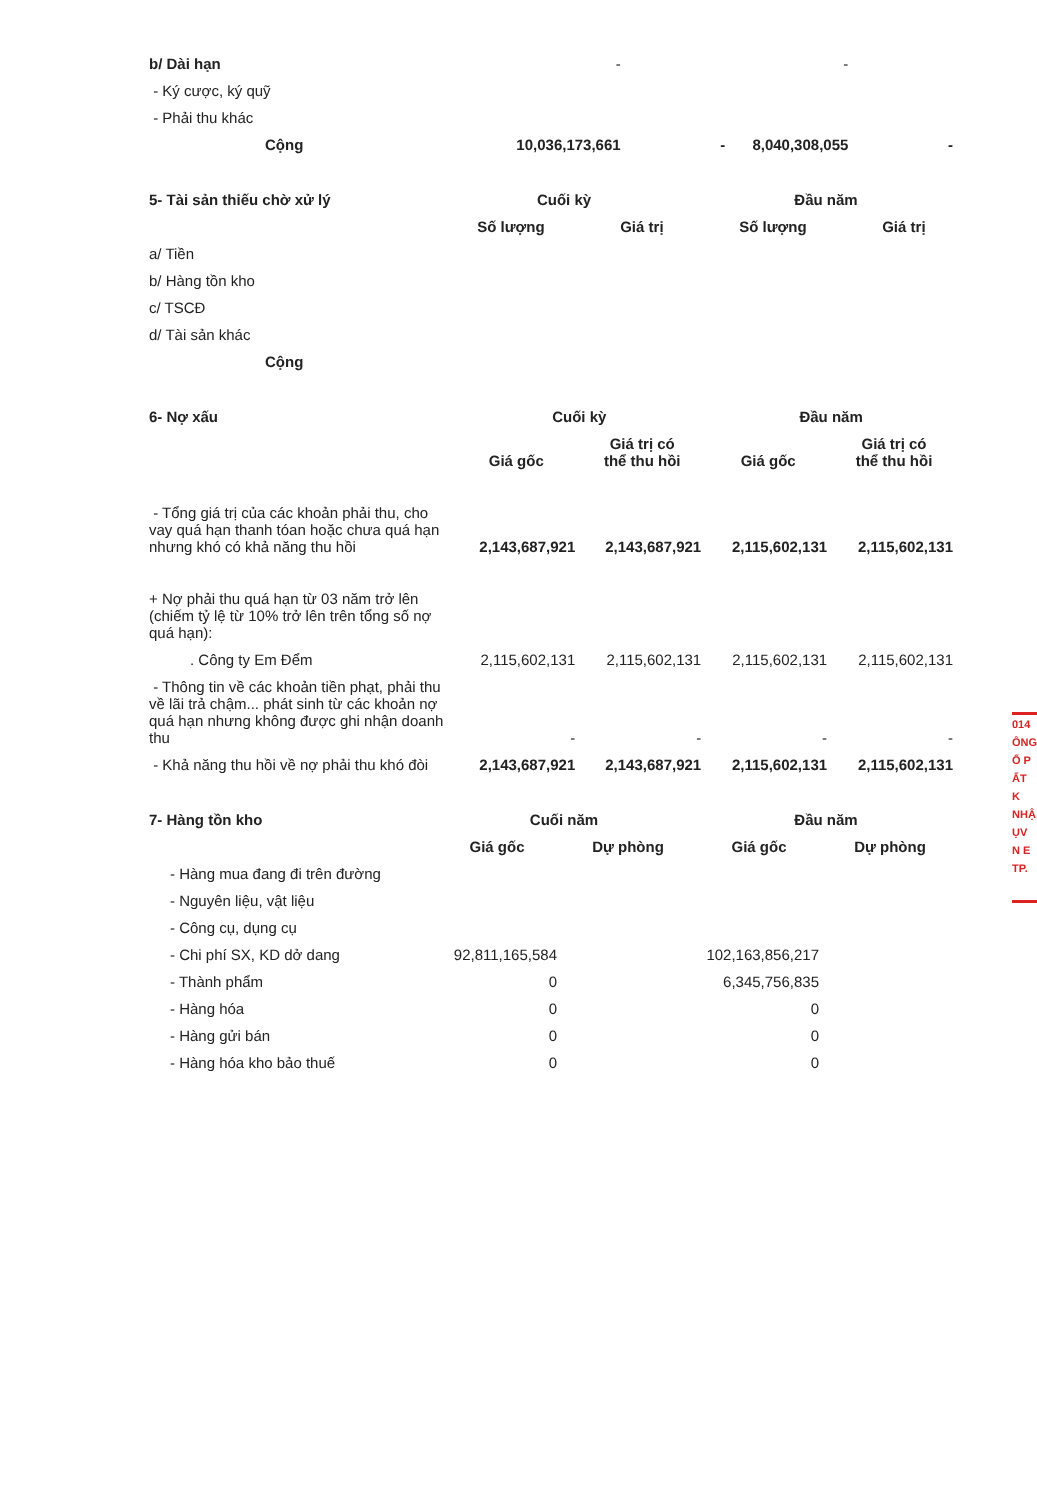| b/ Dài hạn | - | | - | |
| - Ký cược, ký quỹ | | | | |
| - Phải thu khác | | | | |
| Cộng | 10,036,173,661 | - | 8,040,308,055 | - |
| 5- Tài sản thiếu chờ xử lý | Cuối kỳ | | Đầu năm | |
| | Số lượng | Giá trị | Số lượng | Giá trị |
| a/ Tiền | | | | |
| b/ Hàng tồn kho | | | | |
| c/ TSCĐ | | | | |
| d/ Tài sản khác | | | | |
| Cộng | | | | |
| 6- Nợ xấu | Cuối kỳ | | Đầu năm | |
| | Giá gốc | Giá trị có thể thu hồi | Giá gốc | Giá trị có thể thu hồi |
| - Tổng giá trị của các khoản phải thu, cho vay quá hạn thanh tóan hoặc chưa quá hạn nhưng khó có khả năng thu hồi | 2,143,687,921 | 2,143,687,921 | 2,115,602,131 | 2,115,602,131 |
| + Nợ phải thu quá hạn từ 03 năm trở lên (chiếm tỷ lệ từ 10% trở lên trên tổng số nợ quá hạn): | | | | |
| . Công ty Em Đểm | 2,115,602,131 | 2,115,602,131 | 2,115,602,131 | 2,115,602,131 |
| - Thông tin về các khoản tiền phạt, phải thu về lãi trả chậm... phát sinh từ các khoản nợ quá hạn nhưng không được ghi nhận doanh thu | - | - | - | - |
| - Khả năng thu hồi về nợ phải thu khó đòi | 2,143,687,921 | 2,143,687,921 | 2,115,602,131 | 2,115,602,131 |
| 7- Hàng tồn kho | Cuối năm | | Đầu năm | |
| | Giá gốc | Dự phòng | Giá gốc | Dự phòng |
| - Hàng mua đang đi trên đường | | | | |
| - Nguyên liệu, vật liệu | | | | |
| - Công cụ, dụng cụ | | | | |
| - Chi phí SX, KD dở dang | 92,811,165,584 | | 102,163,856,217 | |
| - Thành phẩm | 0 | | 6,345,756,835 | |
| - Hàng hóa | 0 | | 0 | |
| - Hàng gửi bán | 0 | | 0 | |
| - Hàng hóa kho bảo thuế | 0 | | 0 | |
014
ÔNG
Ổ P
ẤT K
NHẬ
ỤV
N E
TP.